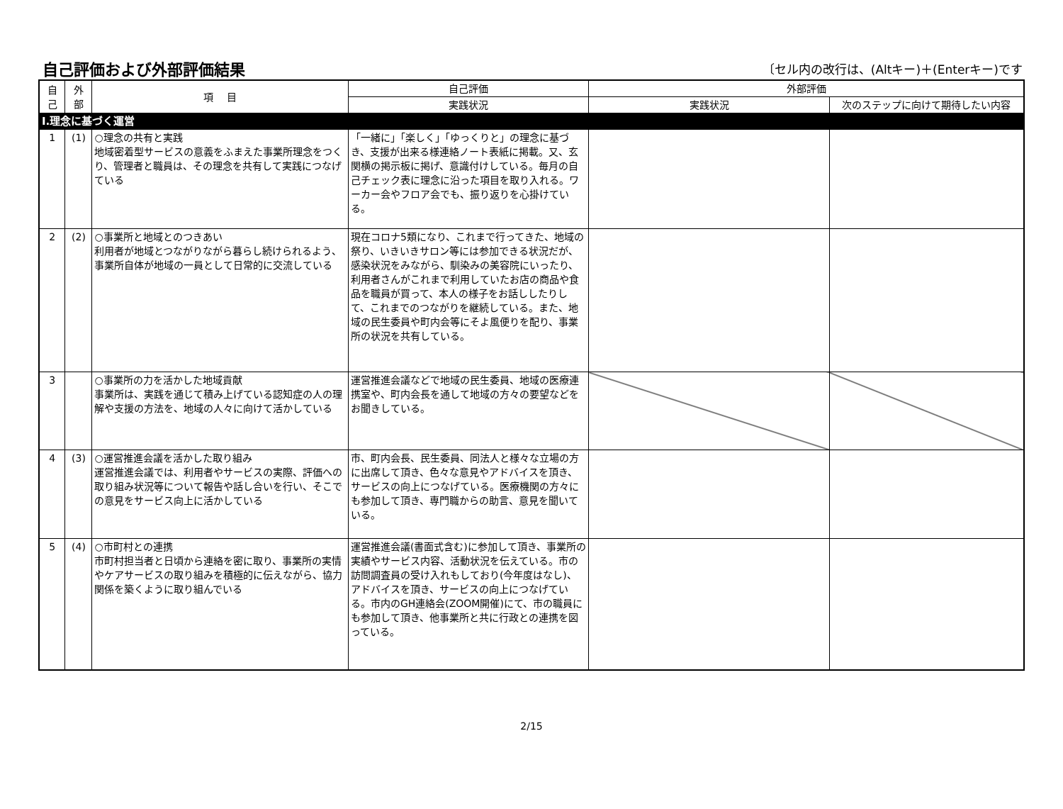自己評価および外部評価結果
〔セル内の改行は、(Altキー)＋(Enterキー)です
| 自 己 | 外 部 | 項 目 | 自己評価 | 外部評価 | |
| --- | --- | --- | --- | --- | --- |
| | | | 実践状況 | 実践状況 | 次のステップに向けて期待したい内容 |
| Ⅰ.理念に基づく運営 | | | | | |
| 1 | (1) | ○理念の共有と実践 地域密着型サービスの意義をふまえた事業所理念をつくり、管理者と職員は、その理念を共有して実践につなげている | 「一緒に」「楽しく」「ゆっくりと」の理念に基づき、支援が出来る様連絡ノート表紙に掲載。又、玄関横の掲示板に掲げ、意識付けしている。毎月の自己チェック表に理念に沿った項目を取り入れる。ワーカー会やフロア会でも、振り返りを心掛けている。 | | |
| 2 | (2) | ○事業所と地域とのつきあい 利用者が地域とつながりながら暮らし続けられるよう、事業所自体が地域の一員として日常的に交流している | 現在コロナ5類になり、これまで行ってきた、地域の祭り、いきいきサロン等には参加できる状況だが、感染状況をみながら、馴染みの美容院にいったり、利用者さんがこれまで利用していたお店の商品や食品を職員が買って、本人の様子をお話ししたりして、これまでのつながりを継続している。また、地域の民生委員や町内会等にそよ風便りを配り、事業所の状況を共有している。 | | |
| 3 | | ○事業所の力を活かした地域貢献 事業所は、実践を通じて積み上げている認知症の人の理解や支援の方法を、地域の人々に向けて活かしている | 運営推進会議などで地域の民生委員、地域の医療連携室や、町内会長を通して地域の方々の要望などをお聞きしている。 | | |
| 4 | (3) | ○運営推進会議を活かした取り組み 運営推進会議では、利用者やサービスの実際、評価への取り組み状況等について報告や話し合いを行い、そこでの意見をサービス向上に活かしている | 市、町内会長、民生委員、同法人と様々な立場の方に出席して頂き、色々な意見やアドバイスを頂き、サービスの向上につなげている。医療機関の方々にも参加して頂き、専門職からの助言、意見を聞いている。 | | |
| 5 | (4) | ○市町村との連携 市町村担当者と日頃から連絡を密に取り、事業所の実情やケアサービスの取り組みを積極的に伝えながら、協力関係を築くように取り組んでいる | 運営推進会議(書面式含む)に参加して頂き、事業所の実績やサービス内容、活動状況を伝えている。市の訪問調査員の受け入れもしており(今年度はなし)、アドバイスを頂き、サービスの向上につなげている。市内のGH連絡会(ZOOM開催)にて、市の職員にも参加して頂き、他事業所と共に行政との連携を図っている。 | | |
2/15